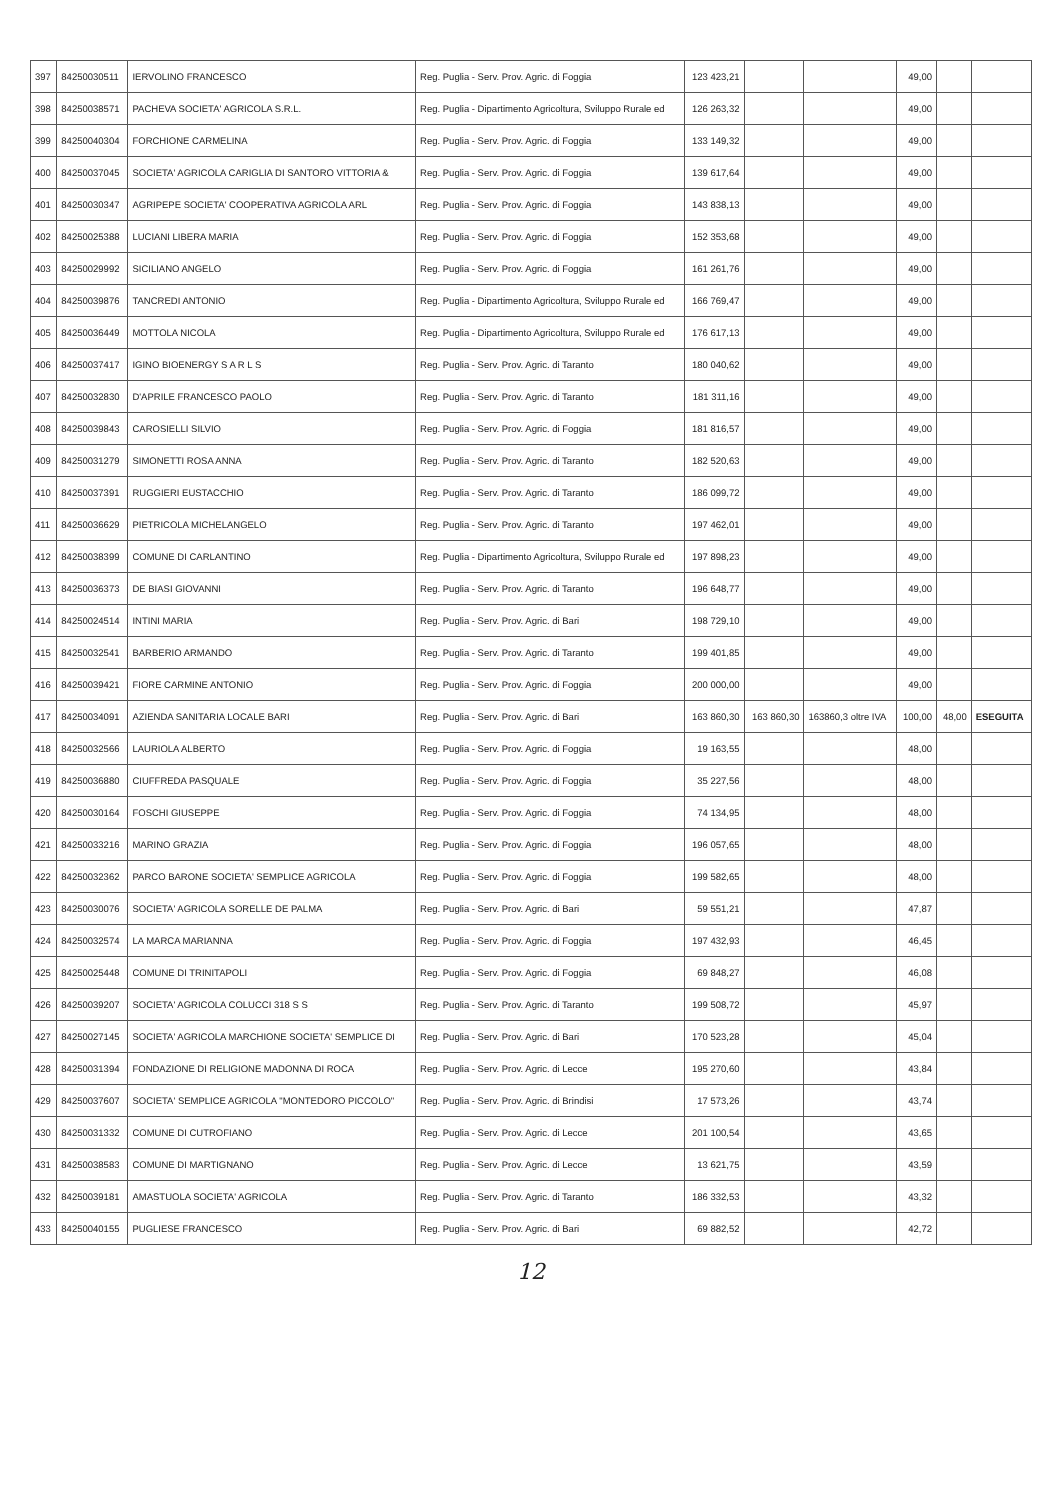| 397 | 84250030511 | IERVOLINO FRANCESCO | Reg. Puglia - Serv. Prov. Agric. di Foggia | 123 423,21 | | | 49,00 | | |
| 398 | 84250038571 | PACHEVA SOCIETA' AGRICOLA S.R.L. | Reg. Puglia - Dipartimento Agricoltura, Sviluppo Rurale ed | 126 263,32 | | | 49,00 | | |
| 399 | 84250040304 | FORCHIONE CARMELINA | Reg. Puglia - Serv. Prov. Agric. di Foggia | 133 149,32 | | | 49,00 | | |
| 400 | 84250037045 | SOCIETA' AGRICOLA CARIGLIA DI SANTORO VITTORIA & | Reg. Puglia - Serv. Prov. Agric. di Foggia | 139 617,64 | | | 49,00 | | |
| 401 | 84250030347 | AGRIPEPE SOCIETA' COOPERATIVA AGRICOLA ARL | Reg. Puglia - Serv. Prov. Agric. di Foggia | 143 838,13 | | | 49,00 | | |
| 402 | 84250025388 | LUCIANI LIBERA MARIA | Reg. Puglia - Serv. Prov. Agric. di Foggia | 152 353,68 | | | 49,00 | | |
| 403 | 84250029992 | SICILIANO ANGELO | Reg. Puglia - Serv. Prov. Agric. di Foggia | 161 261,76 | | | 49,00 | | |
| 404 | 84250039876 | TANCREDI ANTONIO | Reg. Puglia - Dipartimento Agricoltura, Sviluppo Rurale ed | 166 769,47 | | | 49,00 | | |
| 405 | 84250036449 | MOTTOLA NICOLA | Reg. Puglia - Dipartimento Agricoltura, Sviluppo Rurale ed | 176 617,13 | | | 49,00 | | |
| 406 | 84250037417 | IGINO BIOENERGY S A R L S | Reg. Puglia - Serv. Prov. Agric. di Taranto | 180 040,62 | | | 49,00 | | |
| 407 | 84250032830 | D'APRILE FRANCESCO PAOLO | Reg. Puglia - Serv. Prov. Agric. di Taranto | 181 311,16 | | | 49,00 | | |
| 408 | 84250039843 | CAROSIELLI SILVIO | Reg. Puglia - Serv. Prov. Agric. di Foggia | 181 816,57 | | | 49,00 | | |
| 409 | 84250031279 | SIMONETTI ROSA ANNA | Reg. Puglia - Serv. Prov. Agric. di Taranto | 182 520,63 | | | 49,00 | | |
| 410 | 84250037391 | RUGGIERI EUSTACCHIO | Reg. Puglia - Serv. Prov. Agric. di Taranto | 186 099,72 | | | 49,00 | | |
| 411 | 84250036629 | PIETRICOLA MICHELANGELO | Reg. Puglia - Serv. Prov. Agric. di Taranto | 197 462,01 | | | 49,00 | | |
| 412 | 84250038399 | COMUNE DI CARLANTINO | Reg. Puglia - Dipartimento Agricoltura, Sviluppo Rurale ed | 197 898,23 | | | 49,00 | | |
| 413 | 84250036373 | DE BIASI GIOVANNI | Reg. Puglia - Serv. Prov. Agric. di Taranto | 196 648,77 | | | 49,00 | | |
| 414 | 84250024514 | INTINI MARIA | Reg. Puglia - Serv. Prov. Agric. di Bari | 198 729,10 | | | 49,00 | | |
| 415 | 84250032541 | BARBERIO ARMANDO | Reg. Puglia - Serv. Prov. Agric. di Taranto | 199 401,85 | | | 49,00 | | |
| 416 | 84250039421 | FIORE CARMINE ANTONIO | Reg. Puglia - Serv. Prov. Agric. di Foggia | 200 000,00 | | | 49,00 | | |
| 417 | 84250034091 | AZIENDA SANITARIA LOCALE BARI | Reg. Puglia - Serv. Prov. Agric. di Bari | 163 860,30 | 163 860,30 | 163860,3 oltre IVA | 100,00 | 48,00 | ESEGUITA |
| 418 | 84250032566 | LAURIOLA ALBERTO | Reg. Puglia - Serv. Prov. Agric. di Foggia | 19 163,55 | | | 48,00 | | |
| 419 | 84250036880 | CIUFFREDA PASQUALE | Reg. Puglia - Serv. Prov. Agric. di Foggia | 35 227,56 | | | 48,00 | | |
| 420 | 84250030164 | FOSCHI GIUSEPPE | Reg. Puglia - Serv. Prov. Agric. di Foggia | 74 134,95 | | | 48,00 | | |
| 421 | 84250033216 | MARINO GRAZIA | Reg. Puglia - Serv. Prov. Agric. di Foggia | 196 057,65 | | | 48,00 | | |
| 422 | 84250032362 | PARCO BARONE SOCIETA' SEMPLICE AGRICOLA | Reg. Puglia - Serv. Prov. Agric. di Foggia | 199 582,65 | | | 48,00 | | |
| 423 | 84250030076 | SOCIETA' AGRICOLA SORELLE DE PALMA | Reg. Puglia - Serv. Prov. Agric. di Bari | 59 551,21 | | | 47,87 | | |
| 424 | 84250032574 | LA MARCA MARIANNA | Reg. Puglia - Serv. Prov. Agric. di Foggia | 197 432,93 | | | 46,45 | | |
| 425 | 84250025448 | COMUNE DI TRINITAPOLI | Reg. Puglia - Serv. Prov. Agric. di Foggia | 69 848,27 | | | 46,08 | | |
| 426 | 84250039207 | SOCIETA' AGRICOLA COLUCCI 318 S S | Reg. Puglia - Serv. Prov. Agric. di Taranto | 199 508,72 | | | 45,97 | | |
| 427 | 84250027145 | SOCIETA' AGRICOLA MARCHIONE SOCIETA' SEMPLICE DI | Reg. Puglia - Serv. Prov. Agric. di Bari | 170 523,28 | | | 45,04 | | |
| 428 | 84250031394 | FONDAZIONE DI RELIGIONE MADONNA DI ROCA | Reg. Puglia - Serv. Prov. Agric. di Lecce | 195 270,60 | | | 43,84 | | |
| 429 | 84250037607 | SOCIETA' SEMPLICE AGRICOLA "MONTEDORO PICCOLO" | Reg. Puglia - Serv. Prov. Agric. di Brindisi | 17 573,26 | | | 43,74 | | |
| 430 | 84250031332 | COMUNE DI CUTROFIANO | Reg. Puglia - Serv. Prov. Agric. di Lecce | 201 100,54 | | | 43,65 | | |
| 431 | 84250038583 | COMUNE DI MARTIGNANO | Reg. Puglia - Serv. Prov. Agric. di Lecce | 13 621,75 | | | 43,59 | | |
| 432 | 84250039181 | AMASTUOLA SOCIETA' AGRICOLA | Reg. Puglia - Serv. Prov. Agric. di Taranto | 186 332,53 | | | 43,32 | | |
| 433 | 84250040155 | PUGLIESE FRANCESCO | Reg. Puglia - Serv. Prov. Agric. di Bari | 69 882,52 | | | 42,72 | | |
12